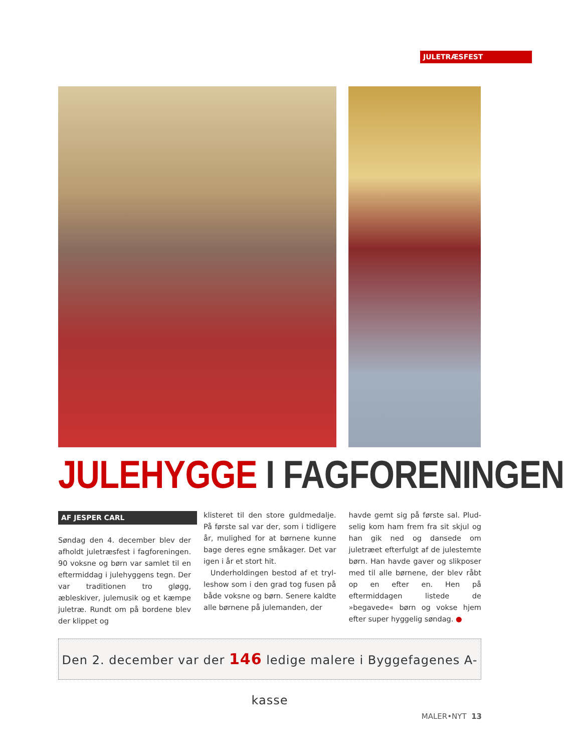JULETRÆSFEST
JULEHYGGE I FAGFORENINGEN
AF JESPER CARL
Søndag den 4. december blev der afholdt juletræsfest i fagforeningen. 90 voksne og børn var samlet til en eftermiddag i julehyggens tegn. Der var traditionen tro gløgg, æbleskiver, julemusik og et kæmpe juletræ. Rundt om på bordene blev der klippet og
klisteret til den store guldmedalje. På første sal var der, som i tidligere år, mulighed for at børnene kunne bage deres egne småkager. Det var igen i år et stort hit.
Underholdingen bestod af et tryl­leshow som i den grad tog fusen på både voksne og børn. Senere kaldte alle børnene på julemanden, der
havde gemt sig på første sal. Plud­selig kom ham frem fra sit skjul og han gik ned og dansede om juletræet efterfulgt af de julestemte børn. Han havde gaver og slikposer med til alle børnene, der blev råbt op en efter en. Hen på eftermiddagen listede de »begavede« børn og vokse hjem efter super hyggelig søndag. ●
Den 2. december var der 146 ledige malere i Byggefagenes A-kasse
MALER•NYT 13